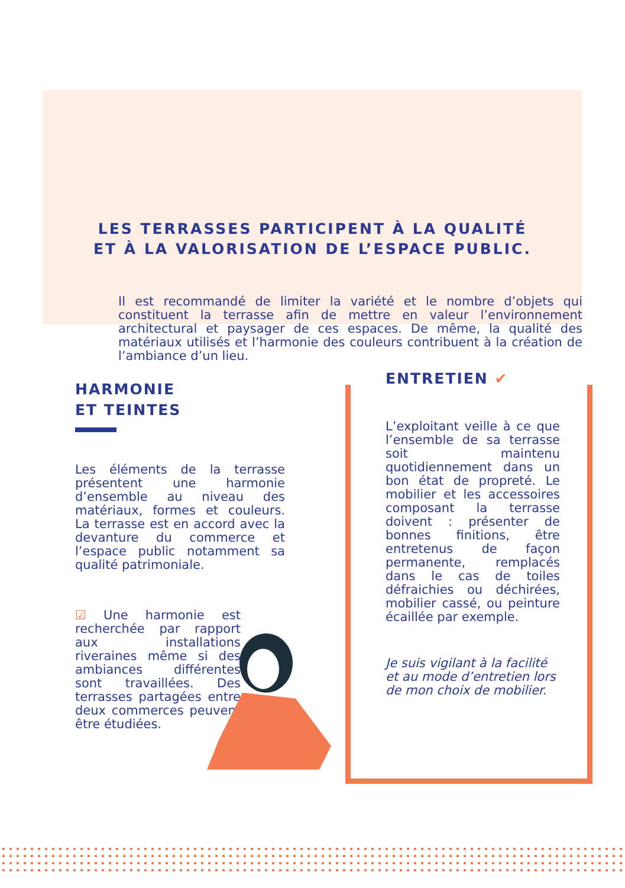LES TERRASSES PARTICIPENT À LA QUALITÉ
ET À LA VALORISATION DE L’ESPACE PUBLIC.
Il est recommandé de limiter la variété et le nombre d’objets qui constituent la terrasse afin de mettre en valeur l’environnement architectural et paysager de ces espaces. De même, la qualité des matériaux utilisés et l’harmonie des couleurs contribuent à la création de l’ambiance d’un lieu.
HARMONIE
ET TEINTES
Les éléments de la terrasse présentent une harmonie d’ensemble au niveau des matériaux, formes et couleurs. La terrasse est en accord avec la devanture du commerce et l’espace public notamment sa qualité patrimoniale.
☑ Une harmonie est recherchée par rapport aux installations riveraines même si des ambiances différentes sont travaillées. Des terrasses partagées entre deux commerces peuvent être étudiées.
ENTRETIEN ✔
L’exploitant veille à ce que l’ensemble de sa terrasse soit maintenu quotidiennement dans un bon état de propreté. Le mobilier et les accessoires composant la terrasse doivent : présenter de bonnes finitions, être entretenus de façon permanente, remplacés dans le cas de toiles défraichies ou déchirées, mobilier cassé, ou peinture écaillée par exemple.
Je suis vigilant à la facilité et au mode d’entretien lors de mon choix de mobilier.